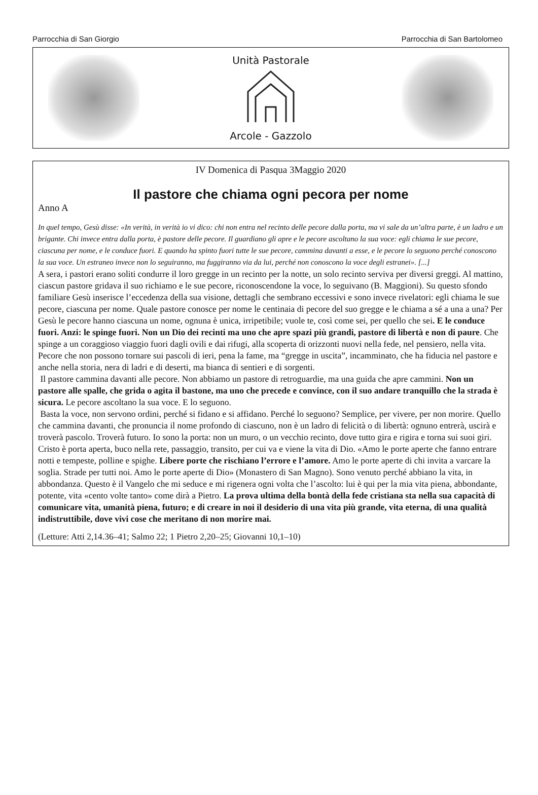Parrocchia di San Giorgio Parrocchia di San Bartolomeo
Unità Pastorale
Arcole - Gazzolo
IV Domenica di Pasqua 3Maggio 2020
Il pastore che chiama ogni pecora per nome
Anno A
In quel tempo, Gesù disse: «In verità, in verità io vi dico: chi non entra nel recinto delle pecore dalla porta, ma vi sale da un’altra parte, è un ladro e un brigante. Chi invece entra dalla porta, è pastore delle pecore. Il guardiano gli apre e le pecore ascoltano la sua voce: egli chiama le sue pecore, ciascuna per nome, e le conduce fuori. E quando ha spinto fuori tutte le sue pecore, cammina davanti a esse, e le pecore lo seguono perché conoscono la sua voce. Un estraneo invece non lo seguiranno, ma fuggiranno via da lui, perché non conoscono la voce degli estranei». [...]
A sera, i pastori erano soliti condurre il loro gregge in un recinto per la notte, un solo recinto serviva per diversi greggi. Al mattino, ciascun pastore gridava il suo richiamo e le sue pecore, riconoscendone la voce, lo seguivano (B. Maggioni). Su questo sfondo familiare Gesù inserisce l’eccedenza della sua visione, dettagli che sembrano eccessivi e sono invece rivelatori: egli chiama le sue pecore, ciascuna per nome. Quale pastore conosce per nome le centinaia di pecore del suo gregge e le chiama a sé a una a una? Per Gesù le pecore hanno ciascuna un nome, ognuna è unica, irripetibile; vuole te, così come sei, per quello che sei. E le conduce fuori. Anzi: le spinge fuori. Non un Dio dei recinti ma uno che apre spazi più grandi, pastore di libertà e non di paure. Che spinge a un coraggioso viaggio fuori dagli ovili e dai rifugi, alla scoperta di orizzonti nuovi nella fede, nel pensiero, nella vita. Pecore che non possono tornare sui pascoli di ieri, pena la fame, ma “gregge in uscita”, incamminato, che ha fiducia nel pastore e anche nella storia, nera di ladri e di deserti, ma bianca di sentieri e di sorgenti.
Il pastore cammina davanti alle pecore. Non abbiamo un pastore di retroguardie, ma una guida che apre cammini. Non un pastore alle spalle, che grida o agita il bastone, ma uno che precede e convince, con il suo andare tranquillo che la strada è sicura. Le pecore ascoltano la sua voce. E lo seguono.
Basta la voce, non servono ordini, perché si fidano e si affidano. Perché lo seguono? Semplice, per vivere, per non morire. Quello che cammina davanti, che pronuncia il nome profondo di ciascuno, non è un ladro di felicità o di libertà: ognuno entrerà, uscirà e troverà pascolo. Troverà futuro. Io sono la porta: non un muro, o un vecchio recinto, dove tutto gira e rigira e torna sui suoi giri. Cristo è porta aperta, buco nella rete, passaggio, transito, per cui va e viene la vita di Dio. «Amo le porte aperte che fanno entrare notti e tempeste, polline e spighe. Libere porte che rischiano l’errore e l’amore. Amo le porte aperte di chi invita a varcare la soglia. Strade per tutti noi. Amo le porte aperte di Dio» (Monastero di San Magno). Sono venuto perché abbiano la vita, in abbondanza. Questo è il Vangelo che mi seduce e mi rigenera ogni volta che l’ascolto: lui è qui per la mia vita piena, abbondante, potente, vita «cento volte tanto» come dirà a Pietro. La prova ultima della bontà della fede cristiana sta nella sua capacità di comunicare vita, umanità piena, futuro; e di creare in noi il desiderio di una vita più grande, vita eterna, di una qualità indistruttibile, dove vivi cose che meritano di non morire mai.
(Letture: Atti 2,14.36–41; Salmo 22; 1 Pietro 2,20–25; Giovanni 10,1–10)